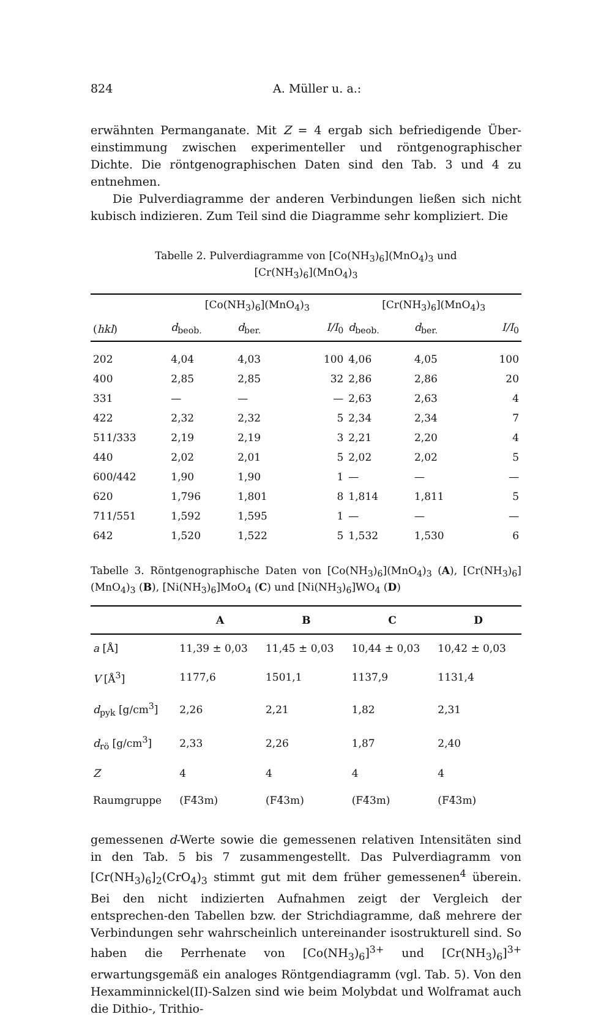824 A. Müller u. a.:
erwähnten Permanganate. Mit Z = 4 ergab sich befriedigende Über-einstimmung zwischen experimenteller und röntgenographischer Dichte. Die röntgenographischen Daten sind den Tab. 3 und 4 zu entnehmen.
Die Pulverdiagramme der anderen Verbindungen ließen sich nicht kubisch indizieren. Zum Teil sind die Diagramme sehr kompliziert. Die
Tabelle 2. Pulverdiagramme von [Co(NH<sub>3</sub>)<sub>6</sub>](MnO<sub>4</sub>)<sub>3</sub> und
[Cr(NH<sub>3</sub>)<sub>6</sub>](MnO<sub>4</sub>)<sub>3</sub>
| | [Co(NH<sub>3</sub>)<sub>6</sub>](MnO<sub>4</sub>)<sub>3</sub> | | | [Cr(NH<sub>3</sub>)<sub>6</sub>](MnO<sub>4</sub>)<sub>3</sub> | | |
| --- | --- | --- | --- | --- | --- | --- |
| ( hkl ) | d<sub>beob.</sub> | d<sub>ber.</sub> | I/I<sub>0</sub> | d<sub>beob.</sub> | d<sub>ber.</sub> | I/I<sub>0</sub> |
| 202 | 4,04 | 4,03 | 100 | 4,06 | 4,05 | 100 |
| 400 | 2,85 | 2,85 | 32 | 2,86 | 2,86 | 20 |
| 331 | — | — | — | 2,63 | 2,63 | 4 |
| 422 | 2,32 | 2,32 | 5 | 2,34 | 2,34 | 7 |
| 511/333 | 2,19 | 2,19 | 3 | 2,21 | 2,20 | 4 |
| 440 | 2,02 | 2,01 | 5 | 2,02 | 2,02 | 5 |
| 600/442 | 1,90 | 1,90 | 1 | — | — | — |
| 620 | 1,796 | 1,801 | 8 | 1,814 | 1,811 | 5 |
| 711/551 | 1,592 | 1,595 | 1 | — | — | — |
| 642 | 1,520 | 1,522 | 5 | 1,532 | 1,530 | 6 |
Tabelle 3. Röntgenographische Daten von [Co(NH<sub>3</sub>)<sub>6</sub>](MnO<sub>4</sub>)<sub>3</sub> (A), [Cr(NH<sub>3</sub>)<sub>6</sub>](MnO<sub>4</sub>)<sub>3</sub> (B), [Ni(NH<sub>3</sub>)<sub>6</sub>]MoO<sub>4</sub> (C) und [Ni(NH<sub>3</sub>)<sub>6</sub>]WO<sub>4</sub> (D)
| | A | B | C | D |
| --- | --- | --- | --- | --- |
| a [Å] | 11,39 ± 0,03 | 11,45 ± 0,03 | 10,44 ± 0,03 | 10,42 ± 0,03 |
| V [Å<sup>3</sup>] | 1177,6 | 1501,1 | 1137,9 | 1131,4 |
| d<sub>pyk</sub> [g/cm<sup>3</sup>] | 2,26 | 2,21 | 1,82 | 2,31 |
| d<sub>rö</sub> [g/cm<sup>3</sup>] | 2,33 | 2,26 | 1,87 | 2,40 |
| Z | 4 | 4 | 4 | 4 |
| Raumgruppe | (F4̄3m) | (F4̄3m) | (F4̄3m) | (F4̄3m) |
gemessenen d-Werte sowie die gemessenen relativen Intensitäten sind in den Tab. 5 bis 7 zusammengestellt. Das Pulverdiagramm von [Cr(NH<sub>3</sub>)<sub>6</sub>]<sub>2</sub>(CrO<sub>4</sub>)<sub>3</sub> stimmt gut mit dem früher gemessenen<sup>4</sup> überein. Bei den nicht indizierten Aufnahmen zeigt der Vergleich der entsprechen-den Tabellen bzw. der Strichdiagramme, daß mehrere der Verbindungen sehr wahrscheinlich untereinander isostrukturell sind. So haben die Perrhenate von [Co(NH<sub>3</sub>)<sub>6</sub>]<sup>3+</sup> und [Cr(NH<sub>3</sub>)<sub>6</sub>]<sup>3+</sup> erwartungsgemäß ein analoges Röntgendiagramm (vgl. Tab. 5). Von den Hexamminnickel(II)-Salzen sind wie beim Molybdat und Wolframat auch die Dithio-, Trithio-